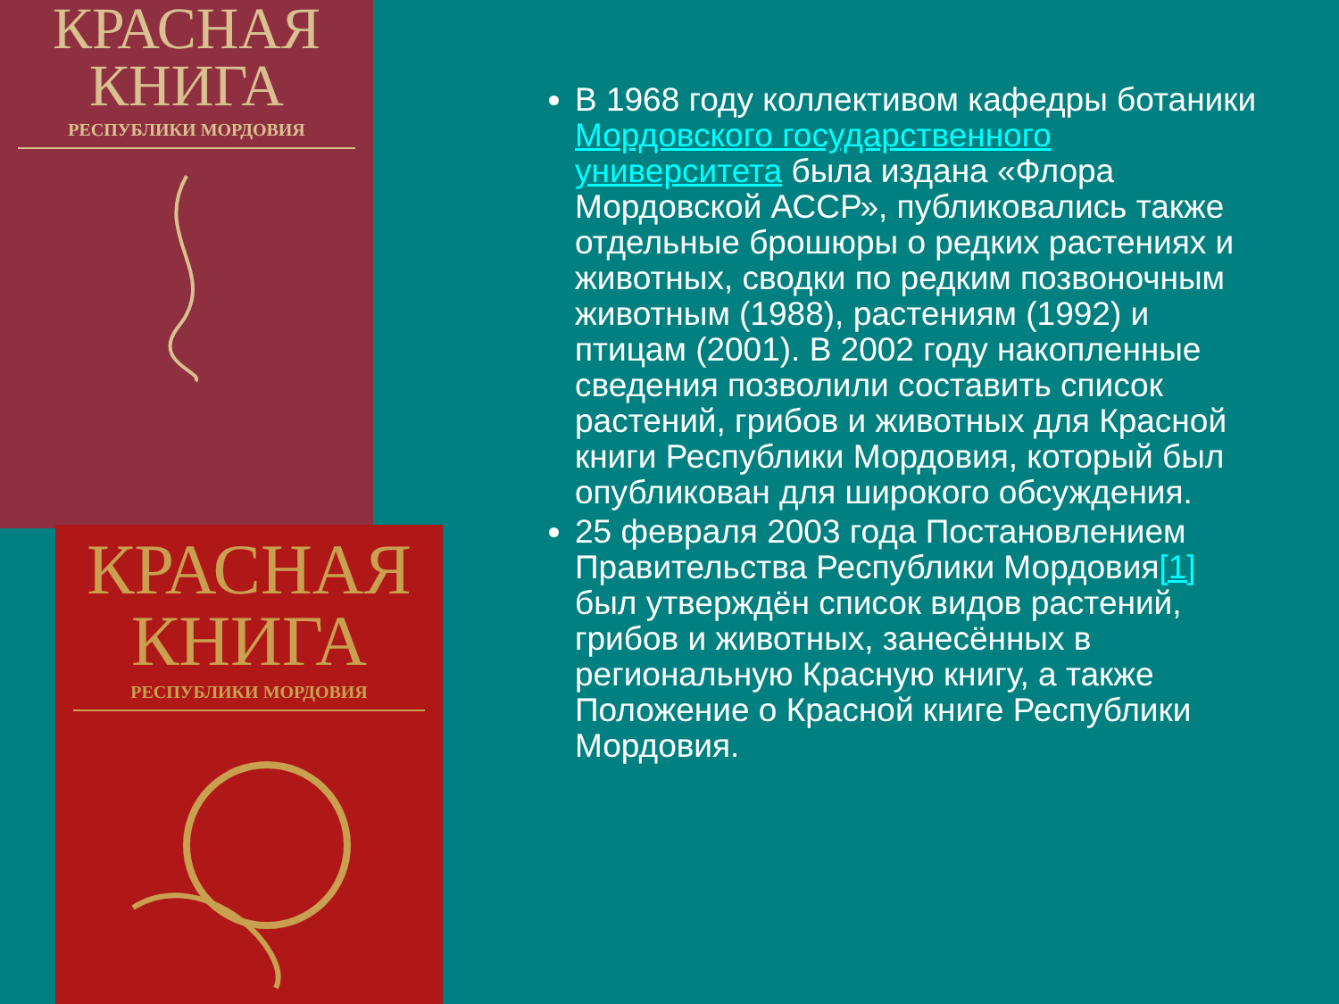КРАСНАЯ
КНИГА
РЕСПУБЛИКИ МОРДОВИЯ
КРАСНАЯ
КНИГА
РЕСПУБЛИКИ МОРДОВИЯ
В 1968 году коллективом кафедры ботаники Мордовского государственного университета была издана «Флора Мордовской АССР», публиковались также отдельные брошюры о редких растениях и животных, сводки по редким позвоночным животным (1988), растениям (1992) и птицам (2001). В 2002 году накопленные сведения позволили составить список растений, грибов и животных для Красной книги Республики Мордовия, который был опубликован для широкого обсуждения.
25 февраля 2003 года Постановлением Правительства Республики Мордовия[1] был утверждён список видов растений, грибов и животных, занесённых в региональную Красную книгу, а также Положение о Красной книге Республики Мордовия.